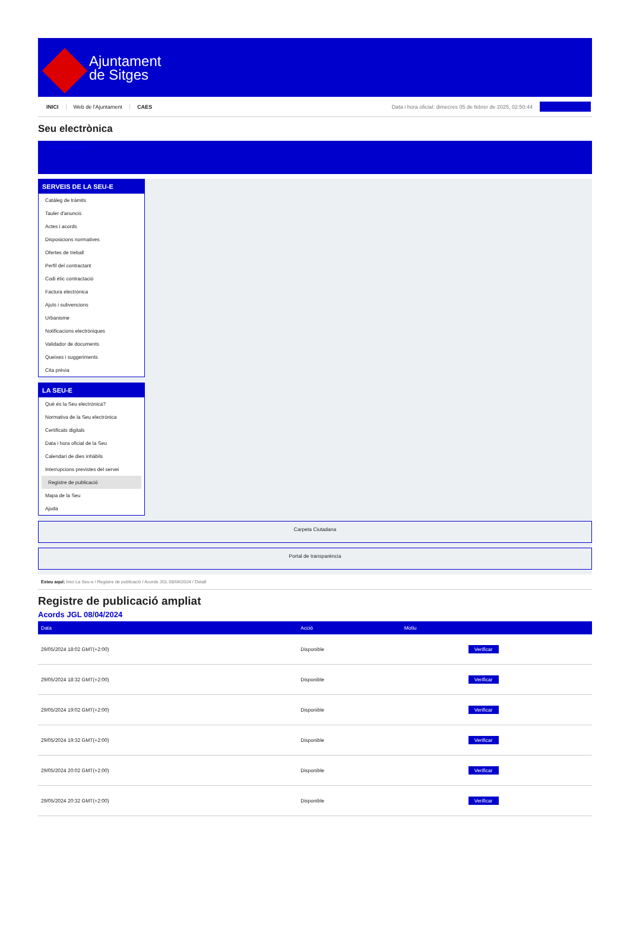Ajuntament
de Sitges
INICI Web de l'Ajuntament CAES Data i hora oficial: dimecres 05 de febrer de 2025, 02:50:44
Seu electrònica
Obtenir còpia autèntica
SERVEIS DE LA SEU-E
Catàleg de tràmits
Tauler d'anuncis
Actes i acords
Disposicions normatives
Ofertes de treball
Perfil del contractant
Codi ètic contractació
Factura electrònica
Ajuts i subvencions
Urbanisme
Notificacions electròniques
Validador de documents
Queixes i suggeriments
Cita prèvia
LA SEU-E
Què és la Seu electrònica?
Normativa de la Seu electrònica
Certificats digitals
Data i hora oficial de la Seu
Calendari de dies inhàbils
Interrupcions previstes del servei
Registre de publicació
Mapa de la Seu
Ajuda
Carpeta Ciutadana
Portal de transparència
Esteu aquí: Inici La Seu-e / Registre de publicació / Acords JGL 08/04/2024 / Detall
Registre de publicació ampliat
Acords JGL 08/04/2024
| Data | Acció | Motiu | |
| --- | --- | --- | --- |
| 29/05/2024 18:02 GMT(+2:00) | Disponible | | Verificar |
| 29/05/2024 18:32 GMT(+2:00) | Disponible | | Verificar |
| 29/05/2024 19:02 GMT(+2:00) | Disponible | | Verificar |
| 29/05/2024 19:32 GMT(+2:00) | Disponible | | Verificar |
| 29/05/2024 20:02 GMT(+2:00) | Disponible | | Verificar |
| 29/05/2024 20:32 GMT(+2:00) | Disponible | | Verificar |